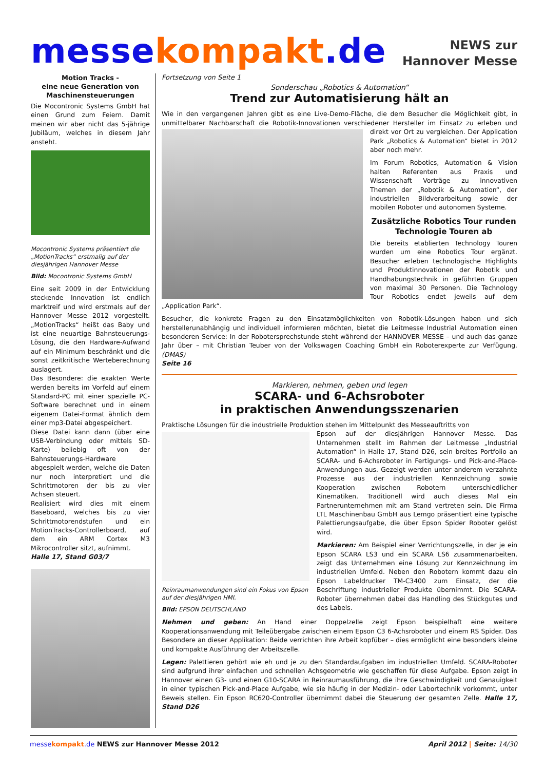messekompakt.de
NEWS zur
Hannover Messe
Motion Tracks -
eine neue Generation von Maschinensteuerungen
Die Mocontronic Systems GmbH hat einen Grund zum Feiern. Damit meinen wir aber nicht das 5-jährige Jubiläum, welches in diesem Jahr ansteht.
Mocontronic Systems präsentiert die „MotionTracks“ erstmalig auf der diesjährigen Hannover Messe
Bild: Mocontronic Systems GmbH
Eine seit 2009 in der Entwicklung steckende Innovation ist endlich marktreif und wird erstmals auf der Hannover Messe 2012 vorgestellt. „MotionTracks“ heißt das Baby und ist eine neuartige Bahnsteuerungs-Lösung, die den Hardware-Aufwand auf ein Minimum beschränkt und die sonst zeitkritische Werteberechnung auslagert.
Das Besondere: die exakten Werte werden bereits im Vorfeld auf einem Standard-PC mit einer spezielle PC-Software berechnet und in einem eigenem Datei-Format ähnlich dem einer mp3-Datei abgespeichert.
Diese Datei kann dann (über eine USB-Verbindung oder mittels SD-Karte) beliebig oft von der Bahnsteuerungs-Hardware abgespielt werden, welche die Daten nur noch interpretiert und die Schrittmotoren der bis zu vier Achsen steuert.
Realisiert wird dies mit einem Baseboard, welches bis zu vier Schrittmotorendstufen und ein MotionTracks-Controllerboard, auf dem ein ARM Cortex M3 Mikrocontroller sitzt, aufnimmt.
Halle 17, Stand G03/7
Fortsetzung von Seite 1
Sonderschau „Robotics & Automation“
Trend zur Automatisierung hält an
Wie in den vergangenen Jahren gibt es eine Live-Demo-Fläche, die dem Besucher die Möglichkeit gibt, in unmittelbarer Nachbarschaft die Robotik-Innovationen verschiedener Hersteller im Einsatz zu erleben und direkt vor Ort zu vergleichen. Der Application Park „Robotics & Automation“ bietet in 2012 aber noch mehr.
Im Forum Robotics, Automation & Vision halten Referenten aus Praxis und Wissenschaft Vorträge zu innovativen Themen der „Robotik & Automation“, der industriellen Bildverarbeitung sowie der mobilen Roboter und autonomen Systeme.
Zusätzliche Robotics Tour runden Technologie Touren ab
Die bereits etablierten Technology Touren wurden um eine Robotics Tour ergänzt. Besucher erleben technologische Highlights und Produktinnovationen der Robotik und Handhabungstechnik in geführten Gruppen von maximal 30 Personen. Die Technology Tour Robotics endet jeweils auf dem „Application Park“.
Besucher, die konkrete Fragen zu den Einsatzmöglichkeiten von Robotik-Lösungen haben und sich herstellerunabhängig und individuell informieren möchten, bietet die Leitmesse Industrial Automation einen besonderen Service: In der Robotersprechstunde steht während der HANNOVER MESSE – und auch das ganze Jahr über – mit Christian Teuber von der Volkswagen Coaching GmbH ein Roboterexperte zur Verfügung. (DMAS)
Seite 16
Markieren, nehmen, geben und legen
SCARA- und 6-Achsroboter
in praktischen Anwendungsszenarien
Praktische Lösungen für die industrielle Produktion stehen im Mittelpunkt des Messeauftritts von
Reinraumanwendungen sind ein Fokus von Epson auf der diesjährigen HMI.
Bild: EPSON DEUTSCHLAND
Epson auf der diesjährigen Hannover Messe. Das Unternehmen stellt im Rahmen der Leitmesse „Industrial Automation“ in Halle 17, Stand D26, sein breites Portfolio an SCARA- und 6-Achsroboter in Fertigungs- und Pick-and-Place-Anwendungen aus. Gezeigt werden unter anderem verzahnte Prozesse aus der industriellen Kennzeichnung sowie Kooperation zwischen Robotern unterschiedlicher Kinematiken. Traditionell wird auch dieses Mal ein Partnerunternehmen mit am Stand vertreten sein. Die Firma LTL Maschinenbau GmbH aus Lemgo präsentiert eine typische Palettierungsaufgabe, die über Epson Spider Roboter gelöst wird.
Markieren: Am Beispiel einer Verrichtungszelle, in der je ein Epson SCARA LS3 und ein SCARA LS6 zusammenarbeiten, zeigt das Unternehmen eine Lösung zur Kennzeichnung im industriellen Umfeld. Neben den Robotern kommt dazu ein Epson Labeldrucker TM-C3400 zum Einsatz, der die Beschriftung industrieller Produkte übernimmt. Die SCARA-Roboter übernehmen dabei das Handling des Stückgutes und des Labels.
Nehmen und geben: An Hand einer Doppelzelle zeigt Epson beispielhaft eine weitere Kooperationsanwendung mit Teileübergabe zwischen einem Epson C3 6-Achsroboter und einem RS Spider. Das Besondere an dieser Applikation: Beide verrichten ihre Arbeit kopfüber – dies ermöglicht eine besonders kleine und kompakte Ausführung der Arbeitszelle.
Legen: Palettieren gehört wie eh und je zu den Standardaufgaben im industriellen Umfeld. SCARA-Roboter sind aufgrund ihrer einfachen und schnellen Achsgeometrie wie geschaffen für diese Aufgabe. Epson zeigt in Hannover einen G3- und einen G10-SCARA in Reinraumausführung, die ihre Geschwindigkeit und Genauigkeit in einer typischen Pick-and-Place Aufgabe, wie sie häufig in der Medizin- oder Labortechnik vorkommt, unter Beweis stellen. Ein Epson RC620-Controller übernimmt dabei die Steuerung der gesamten Zelle. Halle 17, Stand D26
messe kompakt.de NEWS zur Hannover Messe 2012
April 2012 | Seite: 14/30